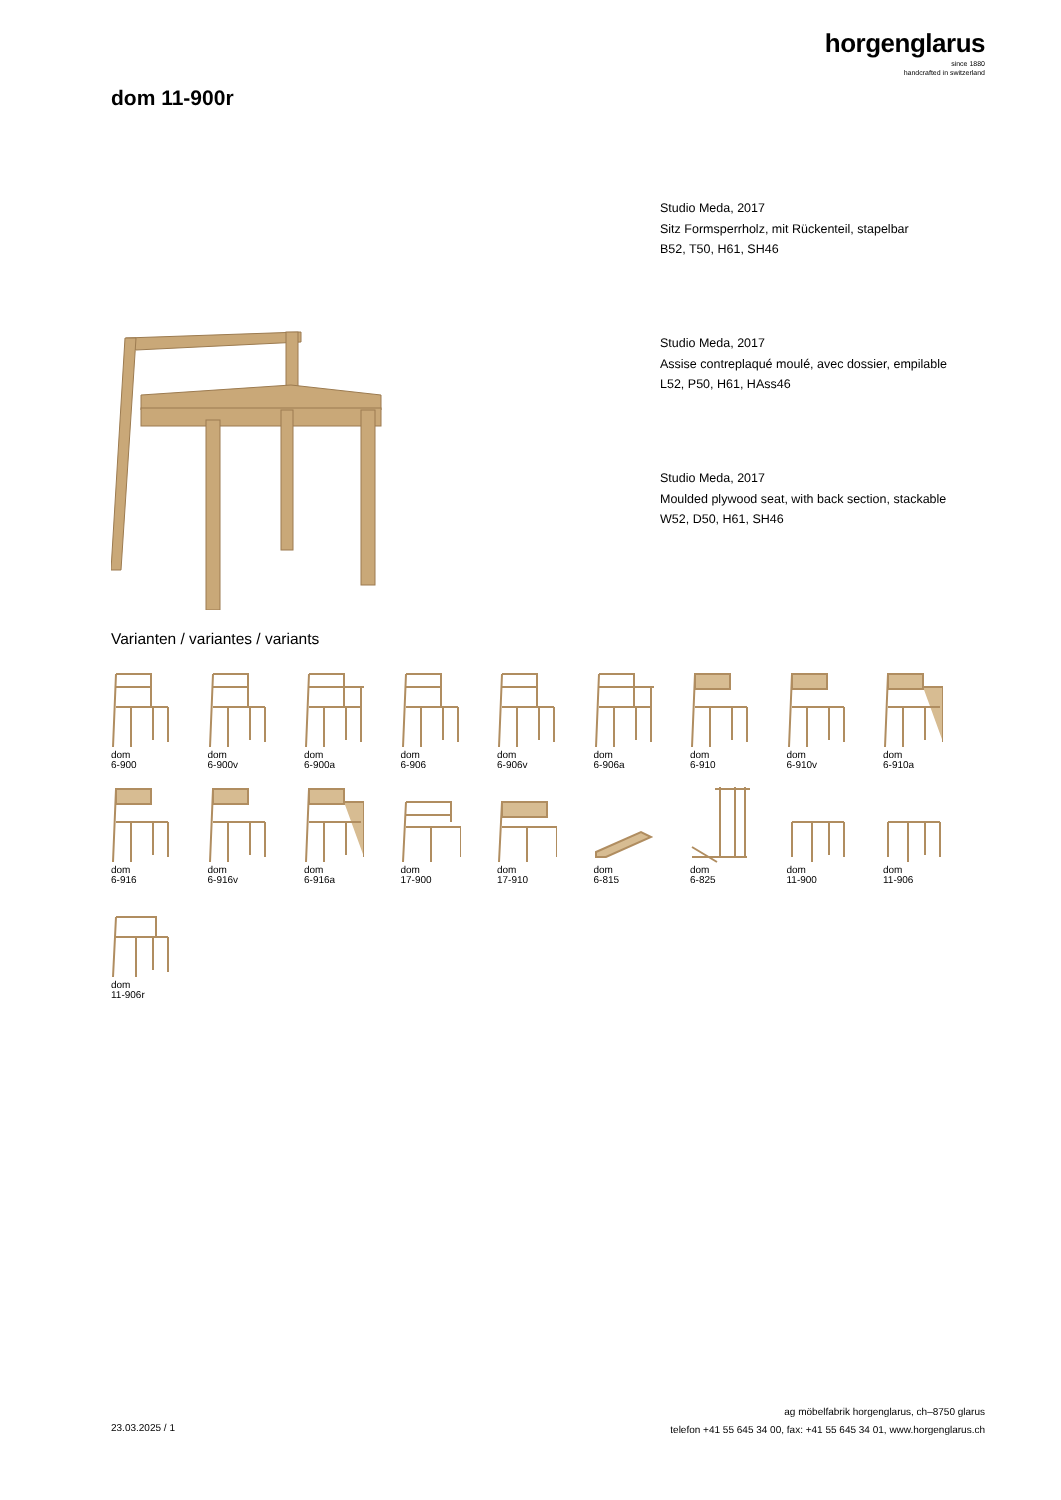horgenglarus
since 1880
handcrafted in switzerland
dom 11-900r
Studio Meda, 2017
Sitz Formsperrholz, mit Rückenteil, stapelbar
B52, T50, H61, SH46
Studio Meda, 2017
Assise contreplaqué moulé, avec dossier, empilable
L52, P50, H61, HAss46
Studio Meda, 2017
Moulded plywood seat, with back section, stackable
W52, D50, H61, SH46
Varianten / variantes / variants
dom
6-900
dom
6-900v
dom
6-900a
dom
6-906
dom
6-906v
dom
6-906a
dom
6-910
dom
6-910v
dom
6-910a
dom
6-916
dom
6-916v
dom
6-916a
dom
17-900
dom
17-910
dom
6-815
dom
6-825
dom
11-900
dom
11-906
dom
11-906r
ag möbelfabrik horgenglarus, ch–8750 glarus
telefon +41 55 645 34 00, fax: +41 55 645 34 01, www.horgenglarus.ch
23.03.2025 / 1